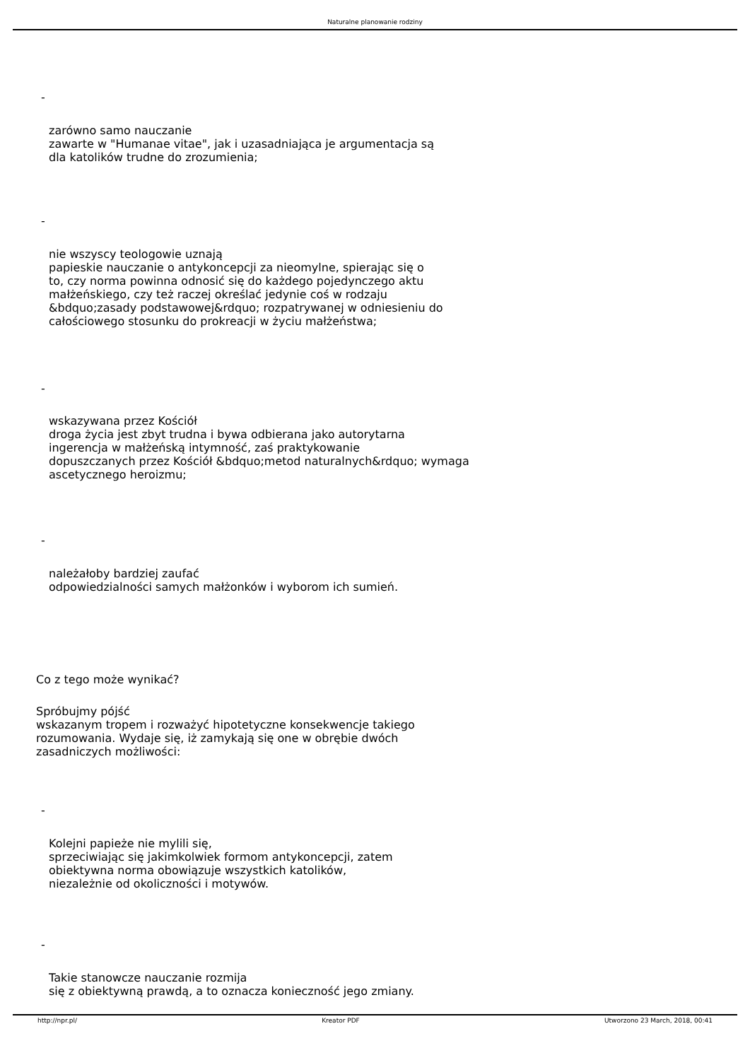Naturalne planowanie rodziny
-
zarówno samo nauczanie
zawarte w "Humanae vitae", jak i uzasadniająca je argumentacja są
dla katolików trudne do zrozumienia;
-
nie wszyscy teologowie uznają
papieskie nauczanie o antykoncepcji za nieomylne, spierając się o
to, czy norma powinna odnosić się do każdego pojedynczego aktu
małżeńskiego, czy też raczej określać jedynie coś w rodzaju
&bdquo;zasady podstawowej&rdquo; rozpatrywanej w odniesieniu do
całościowego stosunku do prokreacji w życiu małżeństwa;
-
wskazywana przez Kościół
droga życia jest zbyt trudna i bywa odbierana jako autorytarna
ingerencja w małżeńską intymność, zaś praktykowanie
dopuszczanych przez Kościół &bdquo;metod naturalnych&rdquo; wymaga
ascetycznego heroizmu;
-
należałoby bardziej zaufać
odpowiedzialności samych małżonków i wyborom ich sumień.
Co z tego może wynikać?
Spróbujmy pójść
wskazanym tropem i rozważyć hipotetyczne konsekwencje takiego
rozumowania. Wydaje się, iż zamykają się one w obrębie dwóch
zasadniczych możliwości:
-
Kolejni papieże nie mylili się,
sprzeciwiając się jakimkolwiek formom antykoncepcji, zatem
obiektywna norma obowiązuje wszystkich katolików,
niezależnie od okoliczności i motywów.
-
Takie stanowcze nauczanie rozmija
się z obiektywną prawdą, a to oznacza konieczność jego zmiany.
http://npr.pl/ Kreator PDF Utworzono 23 March, 2018, 00:41